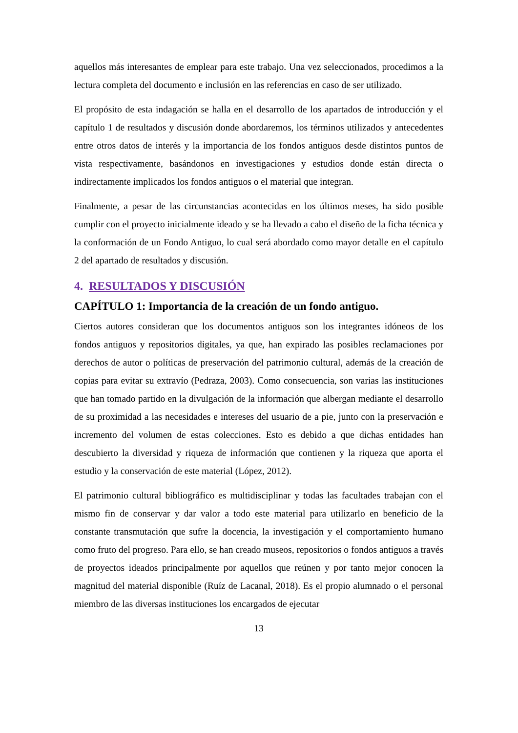aquellos más interesantes de emplear para este trabajo. Una vez seleccionados, procedimos a la lectura completa del documento e inclusión en las referencias en caso de ser utilizado.
El propósito de esta indagación se halla en el desarrollo de los apartados de introducción y el capítulo 1 de resultados y discusión donde abordaremos, los términos utilizados y antecedentes entre otros datos de interés y la importancia de los fondos antiguos desde distintos puntos de vista respectivamente, basándonos en investigaciones y estudios donde están directa o indirectamente implicados los fondos antiguos o el material que integran.
Finalmente, a pesar de las circunstancias acontecidas en los últimos meses, ha sido posible cumplir con el proyecto inicialmente ideado y se ha llevado a cabo el diseño de la ficha técnica y la conformación de un Fondo Antiguo, lo cual será abordado como mayor detalle en el capítulo 2 del apartado de resultados y discusión.
4. RESULTADOS Y DISCUSIÓN
CAPÍTULO 1: Importancia de la creación de un fondo antiguo.
Ciertos autores consideran que los documentos antiguos son los integrantes idóneos de los fondos antiguos y repositorios digitales, ya que, han expirado las posibles reclamaciones por derechos de autor o políticas de preservación del patrimonio cultural, además de la creación de copias para evitar su extravío (Pedraza, 2003). Como consecuencia, son varias las instituciones que han tomado partido en la divulgación de la información que albergan mediante el desarrollo de su proximidad a las necesidades e intereses del usuario de a pie, junto con la preservación e incremento del volumen de estas colecciones. Esto es debido a que dichas entidades han descubierto la diversidad y riqueza de información que contienen y la riqueza que aporta el estudio y la conservación de este material (López, 2012).
El patrimonio cultural bibliográfico es multidisciplinar y todas las facultades trabajan con el mismo fin de conservar y dar valor a todo este material para utilizarlo en beneficio de la constante transmutación que sufre la docencia, la investigación y el comportamiento humano como fruto del progreso. Para ello, se han creado museos, repositorios o fondos antiguos a través de proyectos ideados principalmente por aquellos que reúnen y por tanto mejor conocen la magnitud del material disponible (Ruíz de Lacanal, 2018). Es el propio alumnado o el personal miembro de las diversas instituciones los encargados de ejecutar
13